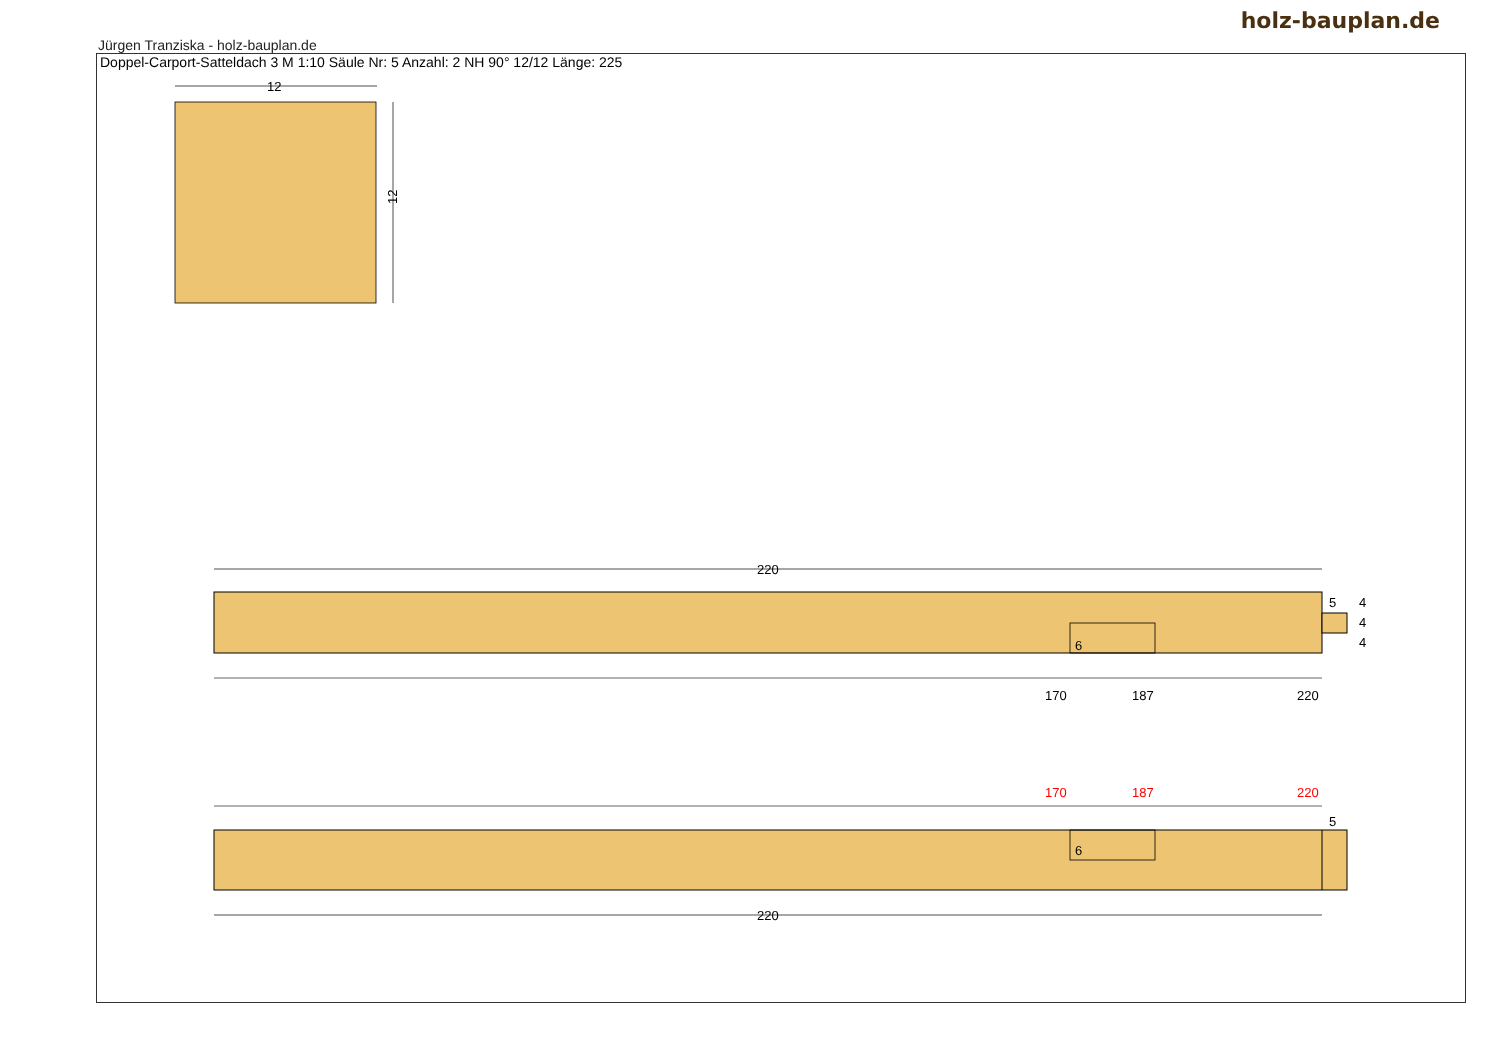holz-bauplan.de
Jürgen Tranziska - holz-bauplan.de
Doppel-Carport-Satteldach 3 M 1:10 Säule Nr: 5 Anzahl: 2 NH 90° 12/12 Länge: 225
12
12
220
5
4
4
4
6
170
187
220
170
187
220
5
6
220